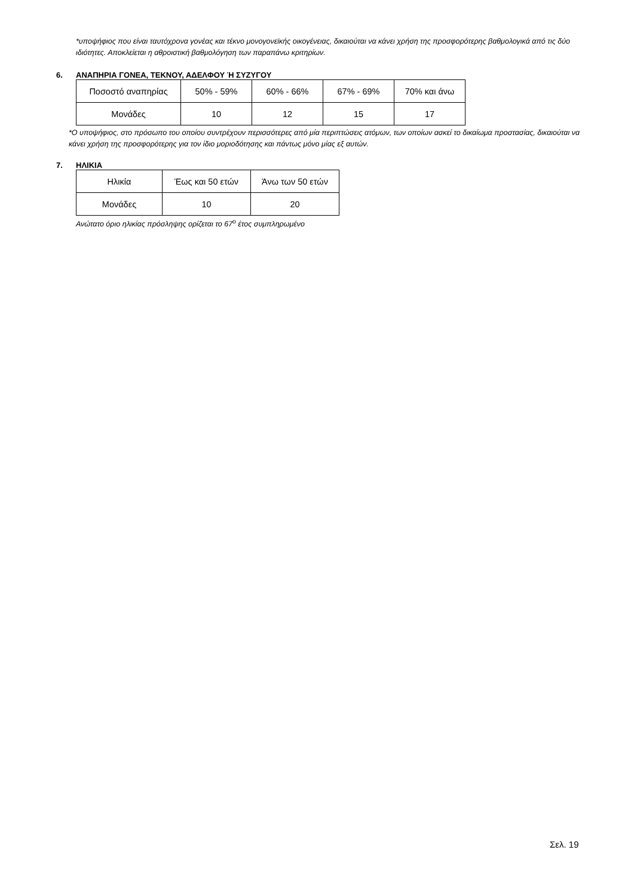*υποψήφιος που είναι ταυτόχρονα γονέας και τέκνο μονογονεϊκής οικογένειας, δικαιούται να κάνει χρήση της προσφορότερης βαθμολογικά από τις δύο ιδιότητες. Αποκλείεται η αθροιστική βαθμολόγηση των παραπάνω κριτηρίων.
6. ΑΝΑΠΗΡΙΑ ΓΟΝΕΑ, ΤΕΚΝΟΥ, ΑΔΕΛΦΟΥ Ή ΣΥΖΥΓΟΥ
| Ποσοστό αναπηρίας | 50% - 59% | 60% - 66% | 67% - 69% | 70% και άνω |
| Μονάδες | 10 | 12 | 15 | 17 |
*Ο υποψήφιος, στο πρόσωπο του οποίου συντρέχουν περισσότερες από μία περιπτώσεις ατόμων, των οποίων ασκεί το δικαίωμα προστασίας, δικαιούται να κάνει χρήση της προσφορότερης για τον ίδιο μοριοδότησης και πάντως μόνο μίας εξ αυτών.
7. ΗΛΙΚΙΑ
| Ηλικία | Έως και 50 ετών | Άνω των 50 ετών |
| Μονάδες | 10 | 20 |
Ανώτατο όριο ηλικίας πρόσληψης ορίζεται το 67<sup>ο</sup> έτος συμπληρωμένο
Σελ. 19